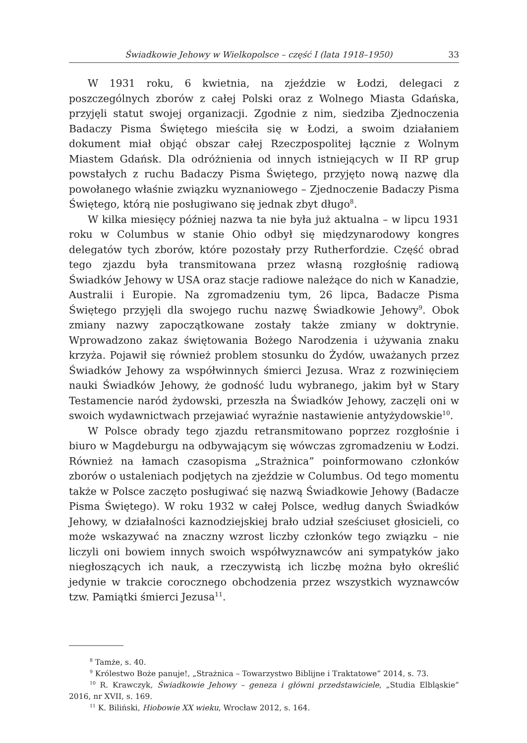Świadkowie Jehowy w Wielkopolsce – część I (lata 1918–1950) 33
W 1931 roku, 6 kwietnia, na zjeździe w Łodzi, delegaci z poszczególnych zborów z całej Polski oraz z Wolnego Miasta Gdańska, przyjęli statut swojej organizacji. Zgodnie z nim, siedziba Zjednoczenia Badaczy Pisma Świętego mieściła się w Łodzi, a swoim działaniem dokument miał objąć obszar całej Rzeczpospolitej łącznie z Wolnym Miastem Gdańsk. Dla odróżnienia od innych istniejących w II RP grup powstałych z ruchu Badaczy Pisma Świętego, przyjęto nową nazwę dla powołanego właśnie związku wyznaniowego – Zjednoczenie Badaczy Pisma Świętego, którą nie posługiwano się jednak zbyt długo<sup>8</sup>.
W kilka miesięcy później nazwa ta nie była już aktualna – w lipcu 1931 roku w Columbus w stanie Ohio odbył się międzynarodowy kongres delegatów tych zborów, które pozostały przy Rutherfordzie. Część obrad tego zjazdu była transmitowana przez własną rozgłośnię radiową Świadków Jehowy w USA oraz stacje radiowe należące do nich w Kanadzie, Australii i Europie. Na zgromadzeniu tym, 26 lipca, Badacze Pisma Świętego przyjęli dla swojego ruchu nazwę Świadkowie Jehowy<sup>9</sup>. Obok zmiany nazwy zapoczątkowane zostały także zmiany w doktrynie. Wprowadzono zakaz świętowania Bożego Narodzenia i używania znaku krzyża. Pojawił się również problem stosunku do Żydów, uważanych przez Świadków Jehowy za współwinnych śmierci Jezusa. Wraz z rozwinięciem nauki Świadków Jehowy, że godność ludu wybranego, jakim był w Stary Testamencie naród żydowski, przeszła na Świadków Jehowy, zaczęli oni w swoich wydawnictwach przejawiać wyraźnie nastawienie antyżydowskie<sup>10</sup>.
W Polsce obrady tego zjazdu retransmitowano poprzez rozgłośnie i biuro w Magdeburgu na odbywającym się wówczas zgromadzeniu w Łodzi. Również na łamach czasopisma „Strażnica” poinformowano członków zborów o ustaleniach podjętych na zjeździe w Columbus. Od tego momentu także w Polsce zaczęto posługiwać się nazwą Świadkowie Jehowy (Badacze Pisma Świętego). W roku 1932 w całej Polsce, według danych Świadków Jehowy, w działalności kaznodziejskiej brało udział sześciuset głosicieli, co może wskazywać na znaczny wzrost liczby członków tego związku – nie liczyli oni bowiem innych swoich współwyznawców ani sympatyków jako niegłoszących ich nauk, a rzeczywistą ich liczbę można było określić jedynie w trakcie corocznego obchodzenia przez wszystkich wyznawców tzw. Pamiątki śmierci Jezusa<sup>11</sup>.
<sup>8</sup> Tamże, s. 40.
<sup>9</sup> Królestwo Boże panuje!, „Strażnica – Towarzystwo Biblijne i Traktatowe” 2014, s. 73.
<sup>10</sup> R. Krawczyk, Świadkowie Jehowy – geneza i główni przedstawiciele, „Studia Elbląskie” 2016, nr XVII, s. 169.
<sup>11</sup> K. Biliński, Hiobowie XX wieku, Wrocław 2012, s. 164.